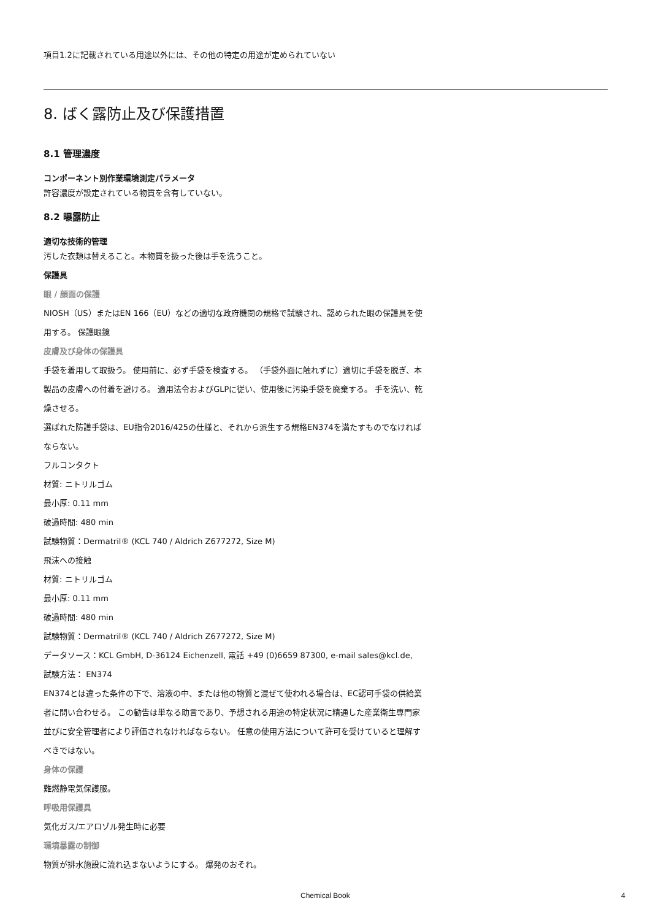項目1.2に記載されている用途以外には、その他の特定の用途が定められていない
8. ばく露防止及び保護措置
8.1 管理濃度
コンポーネント別作業環境測定パラメータ
許容濃度が設定されている物質を含有していない。
8.2 曝露防止
適切な技術的管理
汚した衣類は替えること。本物質を扱った後は手を洗うこと。
保護具
眼 / 顔面の保護
NIOSH（US）またはEN 166（EU）などの適切な政府機関の規格で試験され、認められた眼の保護具を使用する。 保護眼鏡
皮膚及び身体の保護具
手袋を着用して取扱う。 使用前に、必ず手袋を検査する。 （手袋外面に触れずに）適切に手袋を脱ぎ、本製品の皮膚への付着を避ける。 適用法令およびGLPに従い、使用後に汚染手袋を廃棄する。 手を洗い、乾燥させる。
選ばれた防護手袋は、EU指令2016/425の仕様と、それから派生する規格EN374を満たすものでなければならない。
フルコンタクト
材質: ニトリルゴム
最小厚: 0.11 mm
破過時間: 480 min
試験物質：Dermatril® (KCL 740 / Aldrich Z677272, Size M)
飛沫への接触
材質: ニトリルゴム
最小厚: 0.11 mm
破過時間: 480 min
試験物質：Dermatril® (KCL 740 / Aldrich Z677272, Size M)
データソース：KCL GmbH, D-36124 Eichenzell, 電話 +49 (0)6659 87300, e-mail sales@kcl.de,
試験方法： EN374
EN374とは違った条件の下で、溶液の中、または他の物質と混ぜて使われる場合は、EC認可手袋の供給業者に問い合わせる。 この勧告は単なる助言であり、予想される用途の特定状況に精通した産業衛生専門家並びに安全管理者により評価されなければならない。 任意の使用方法について許可を受けていると理解すべきではない。
身体の保護
難燃静電気保護服。
呼吸用保護具
気化ガス/エアロゾル発生時に必要
環境暴露の制御
物質が排水施設に流れ込まないようにする。 爆発のおそれ。
Chemical Book 4